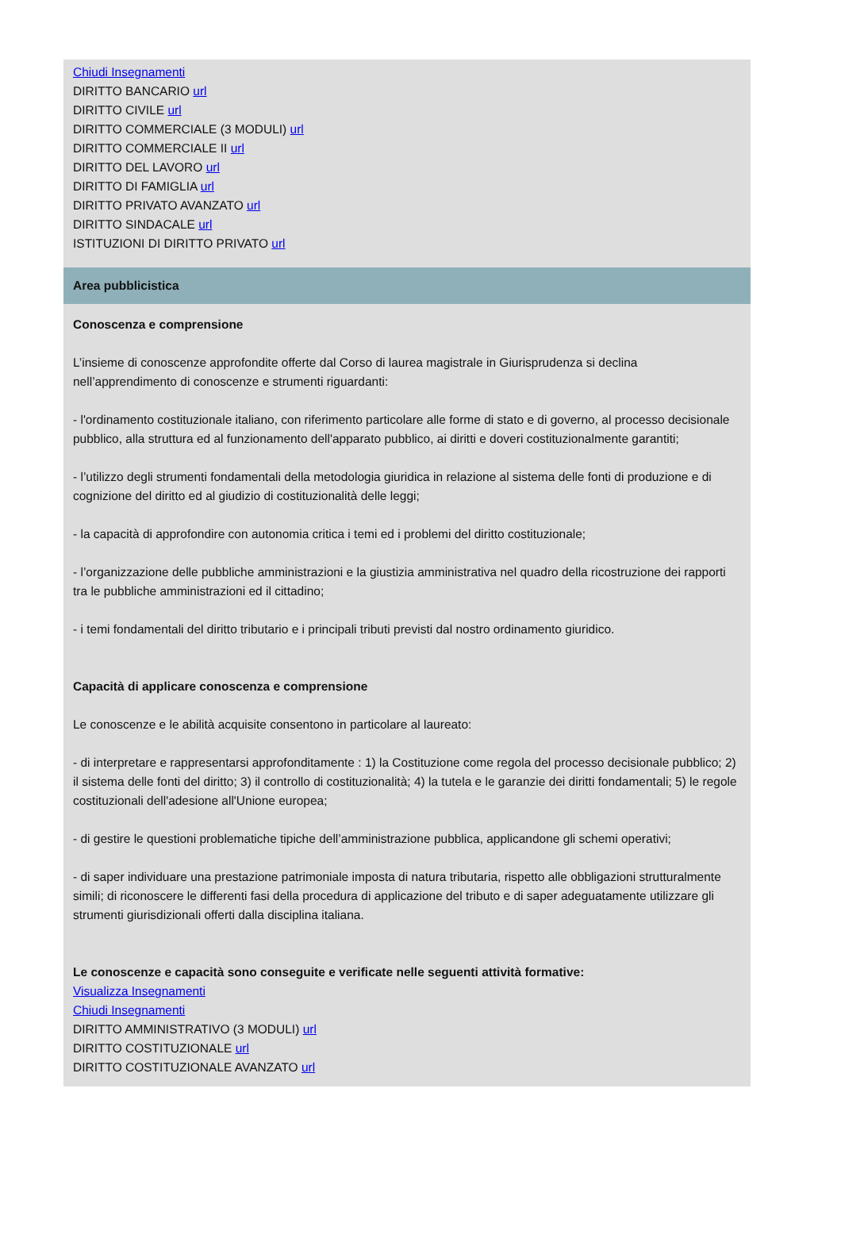Chiudi Insegnamenti
DIRITTO BANCARIO url
DIRITTO CIVILE url
DIRITTO COMMERCIALE (3 MODULI) url
DIRITTO COMMERCIALE II url
DIRITTO DEL LAVORO url
DIRITTO DI FAMIGLIA url
DIRITTO PRIVATO AVANZATO url
DIRITTO SINDACALE url
ISTITUZIONI DI DIRITTO PRIVATO url
Area pubblicistica
Conoscenza e comprensione
L’insieme di conoscenze approfondite offerte dal Corso di laurea magistrale in Giurisprudenza si declina nell’apprendimento di conoscenze e strumenti riguardanti:
- l'ordinamento costituzionale italiano, con riferimento particolare alle forme di stato e di governo, al processo decisionale pubblico, alla struttura ed al funzionamento dell'apparato pubblico, ai diritti e doveri costituzionalmente garantiti;
- l’utilizzo degli strumenti fondamentali della metodologia giuridica in relazione al sistema delle fonti di produzione e di cognizione del diritto ed al giudizio di costituzionalità delle leggi;
- la capacità di approfondire con autonomia critica i temi ed i problemi del diritto costituzionale;
- l’organizzazione delle pubbliche amministrazioni e la giustizia amministrativa nel quadro della ricostruzione dei rapporti tra le pubbliche amministrazioni ed il cittadino;
- i temi fondamentali del diritto tributario e i principali tributi previsti dal nostro ordinamento giuridico.
Capacità di applicare conoscenza e comprensione
Le conoscenze e le abilità acquisite consentono in particolare al laureato:
- di interpretare e rappresentarsi approfonditamente : 1) la Costituzione come regola del processo decisionale pubblico; 2) il sistema delle fonti del diritto; 3) il controllo di costituzionalità; 4) la tutela e le garanzie dei diritti fondamentali; 5) le regole costituzionali dell'adesione all'Unione europea;
- di gestire le questioni problematiche tipiche dell’amministrazione pubblica, applicandone gli schemi operativi;
- di saper individuare una prestazione patrimoniale imposta di natura tributaria, rispetto alle obbligazioni strutturalmente simili; di riconoscere le differenti fasi della procedura di applicazione del tributo e di saper adeguatamente utilizzare gli strumenti giurisdizionali offerti dalla disciplina italiana.
Le conoscenze e capacità sono conseguite e verificate nelle seguenti attività formative:
Visualizza Insegnamenti
Chiudi Insegnamenti
DIRITTO AMMINISTRATIVO (3 MODULI) url
DIRITTO COSTITUZIONALE url
DIRITTO COSTITUZIONALE AVANZATO url